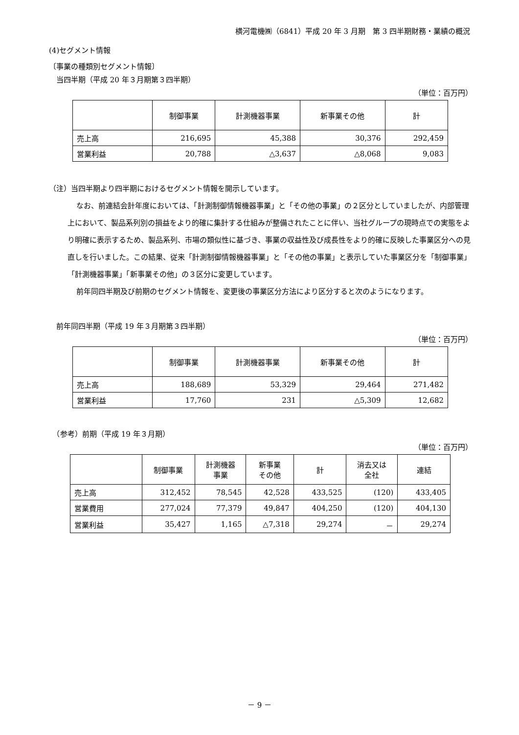横河電機㈱（6841）平成 20 年 3 月期　第 3 四半期財務・業績の概況
(4)セグメント情報
〔事業の種類別セグメント情報〕
　当四半期（平成 20 年３月期第３四半期）
（単位：百万円）
| | 制御事業 | 計測機器事業 | 新事業その他 | 計 |
| --- | --- | --- | --- | --- |
| 売上高 | 216,695 | 45,388 | 30,376 | 292,459 |
| 営業利益 | 20,788 | △3,637 | △8,068 | 9,083 |
（注）当四半期より四半期におけるセグメント情報を開示しています。
なお、前連結会計年度においては、「計測制御情報機器事業」と「その他の事業」の２区分としていましたが、内部管理上において、製品系列別の損益をより的確に集計する仕組みが整備されたことに伴い、当社グループの現時点での実態をより明確に表示するため、製品系列、市場の類似性に基づき、事業の収益性及び成長性をより的確に反映した事業区分への見直しを行いました。この結果、従来「計測制御情報機器事業」と「その他の事業」と表示していた事業区分を「制御事業」「計測機器事業」「新事業その他」の３区分に変更しています。
前年同四半期及び前期のセグメント情報を、変更後の事業区分方法により区分すると次のようになります。
　前年同四半期（平成 19 年３月期第３四半期）
（単位：百万円）
| | 制御事業 | 計測機器事業 | 新事業その他 | 計 |
| --- | --- | --- | --- | --- |
| 売上高 | 188,689 | 53,329 | 29,464 | 271,482 |
| 営業利益 | 17,760 | 231 | △5,309 | 12,682 |
　（参考）前期（平成 19 年３月期）
（単位：百万円）
| | 制御事業 | 計測機器 事業 | 新事業 その他 | 計 | 消去又は 全社 | 連結 |
| --- | --- | --- | --- | --- | --- | --- |
| 売上高 | 312,452 | 78,545 | 42,528 | 433,525 | (120) | 433,405 |
| 営業費用 | 277,024 | 77,379 | 49,847 | 404,250 | (120) | 404,130 |
| 営業利益 | 35,427 | 1,165 | △7,318 | 29,274 | － | 29,274 |
－ 9 －